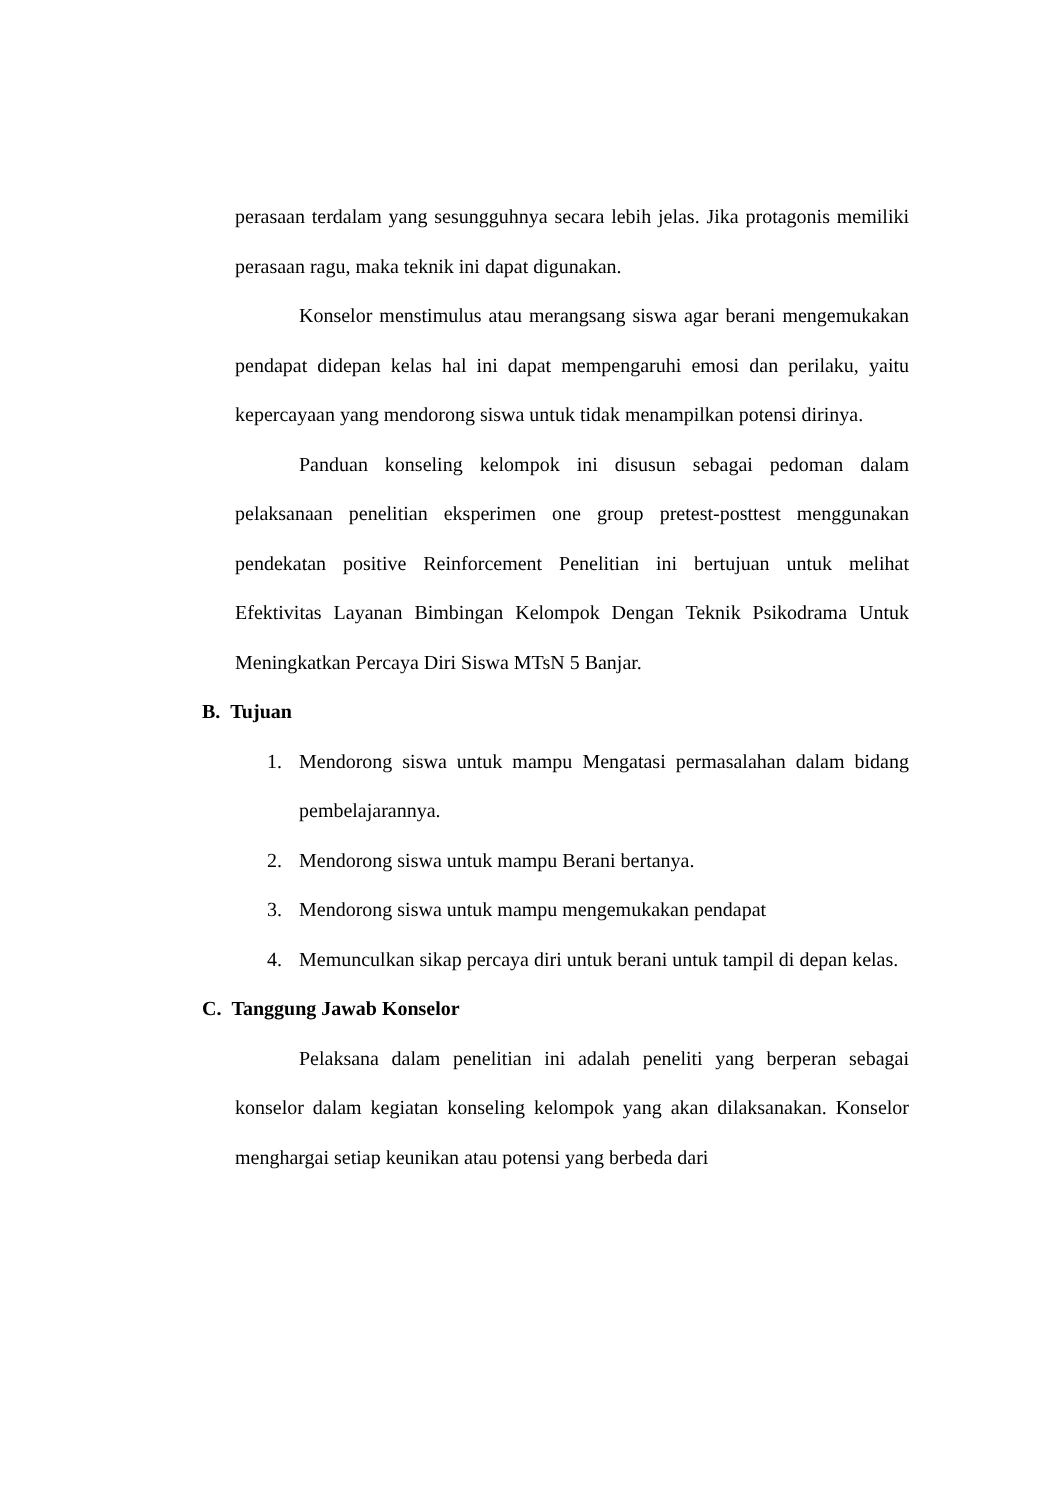perasaan terdalam yang sesungguhnya secara lebih jelas. Jika protagonis memiliki perasaan ragu, maka teknik ini dapat digunakan.
Konselor menstimulus atau merangsang siswa agar berani mengemukakan pendapat didepan kelas hal ini dapat mempengaruhi emosi dan perilaku, yaitu kepercayaan yang mendorong siswa untuk tidak menampilkan potensi dirinya.
Panduan konseling kelompok ini disusun sebagai pedoman dalam pelaksanaan penelitian eksperimen one group pretest-posttest menggunakan pendekatan positive Reinforcement Penelitian ini bertujuan untuk melihat Efektivitas Layanan Bimbingan Kelompok Dengan Teknik Psikodrama Untuk Meningkatkan Percaya Diri Siswa MTsN 5 Banjar.
B. Tujuan
1. Mendorong siswa untuk mampu Mengatasi permasalahan dalam bidang pembelajarannya.
2. Mendorong siswa untuk mampu Berani bertanya.
3. Mendorong siswa untuk mampu mengemukakan pendapat
4. Memunculkan sikap percaya diri untuk berani untuk tampil di depan kelas.
C. Tanggung Jawab Konselor
Pelaksana dalam penelitian ini adalah peneliti yang berperan sebagai konselor dalam kegiatan konseling kelompok yang akan dilaksanakan. Konselor menghargai setiap keunikan atau potensi yang berbeda dari